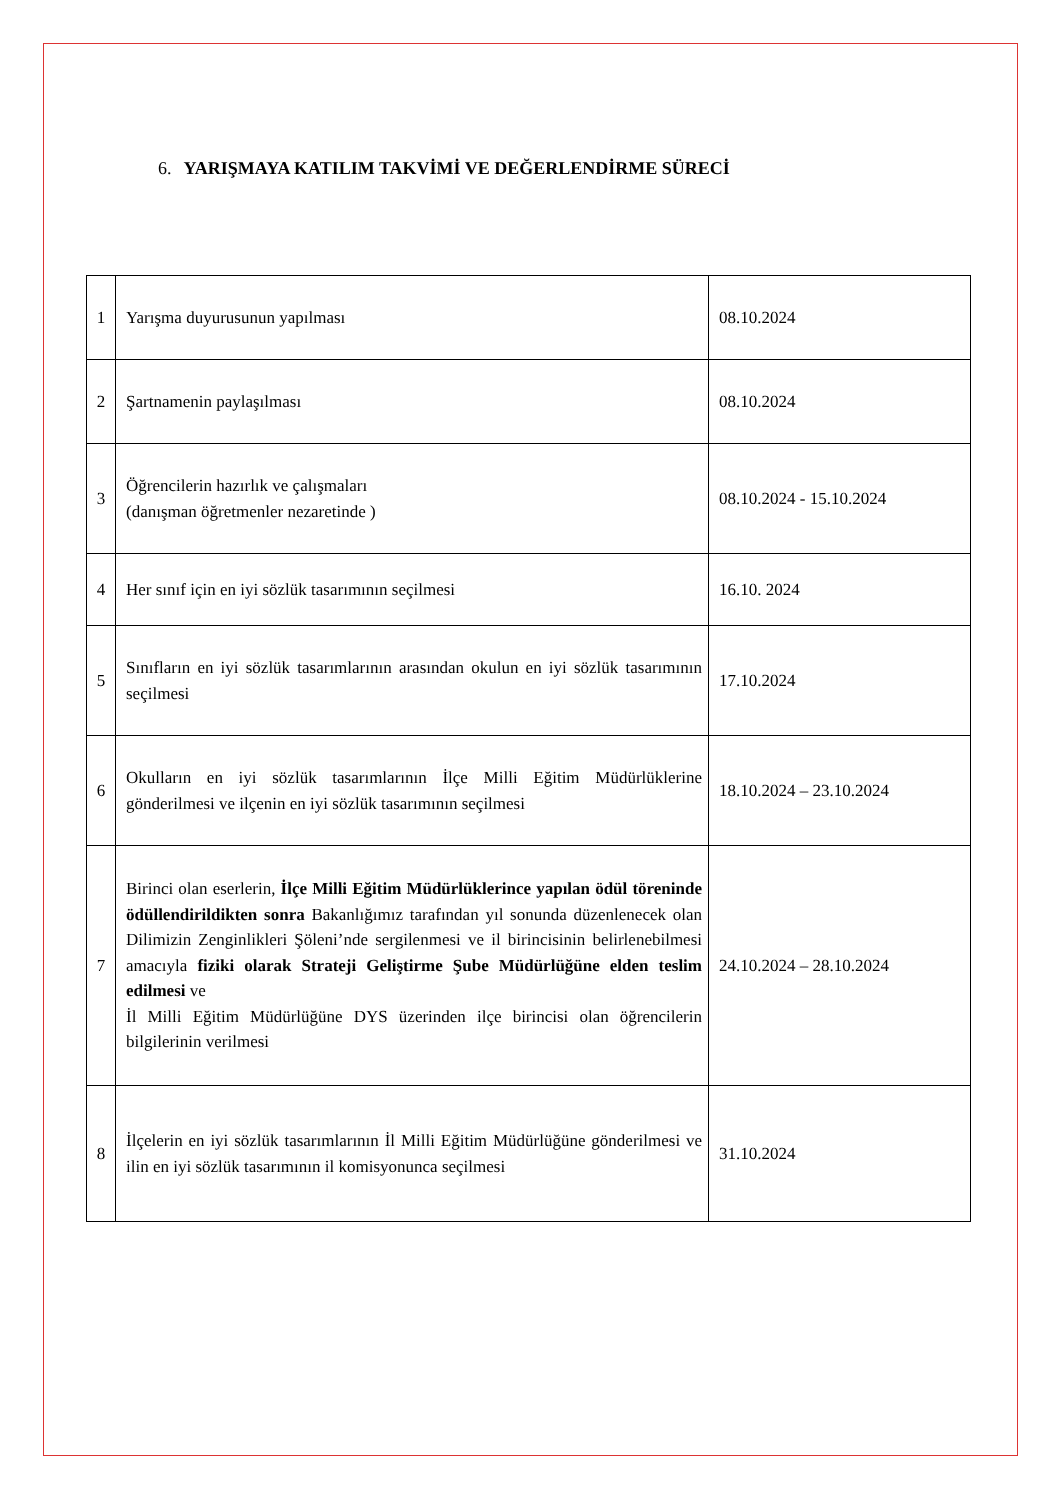6. YARIŞMAYA KATILIM TAKVİMİ VE DEĞERLENDİRME SÜRECİ
| 1 | Yarışma duyurusunun yapılması | 08.10.2024 |
| 2 | Şartnamenin paylaşılması | 08.10.2024 |
| 3 | Öğrencilerin hazırlık ve çalışmaları (danışman öğretmenler nezaretinde ) | 08.10.2024 - 15.10.2024 |
| 4 | Her sınıf için en iyi sözlük tasarımının seçilmesi | 16.10. 2024 |
| 5 | Sınıfların en iyi sözlük tasarımlarının arasından okulun en iyi sözlük tasarımının seçilmesi | 17.10.2024 |
| 6 | Okulların en iyi sözlük tasarımlarının İlçe Milli Eğitim Müdürlüklerine gönderilmesi ve ilçenin en iyi sözlük tasarımının seçilmesi | 18.10.2024 – 23.10.2024 |
| 7 | Birinci olan eserlerin, İlçe Milli Eğitim Müdürlüklerince yapılan ödül töreninde ödüllendirildikten sonra Bakanlığımız tarafından yıl sonunda düzenlenecek olan Dilimizin Zenginlikleri Şöleni’nde sergilenmesi ve il birincisinin belirlenebilmesi amacıyla fiziki olarak Strateji Geliştirme Şube Müdürlüğüne elden teslim edilmesi ve İl Milli Eğitim Müdürlüğüne DYS üzerinden ilçe birincisi olan öğrencilerin bilgilerinin verilmesi | 24.10.2024 – 28.10.2024 |
| 8 | İlçelerin en iyi sözlük tasarımlarının İl Milli Eğitim Müdürlüğüne gönderilmesi ve ilin en iyi sözlük tasarımının il komisyonunca seçilmesi | 31.10.2024 |